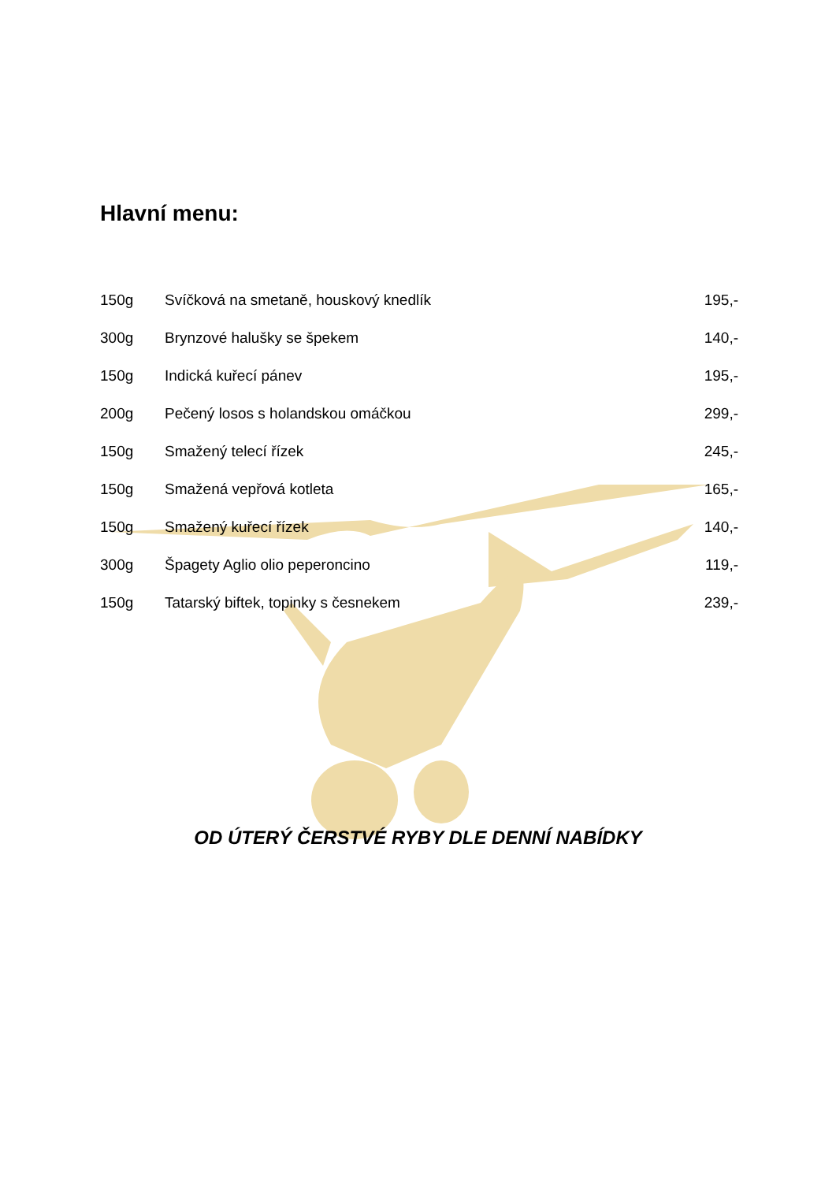Hlavní menu:
| 150g | Svíčková na smetaně, houskový knedlík | 195,- |
| 300g | Brynzové halušky se špekem | 140,- |
| 150g | Indická kuřecí pánev | 195,- |
| 200g | Pečený losos s holandskou omáčkou | 299,- |
| 150g | Smažený telecí řízek | 245,- |
| 150g | Smažená vepřová kotleta | 165,- |
| 150g | Smažený kuřecí řízek | 140,- |
| 300g | Špagety Aglio olio peperoncino | 119,- |
| 150g | Tatarský biftek, topinky s česnekem | 239,- |
OD ÚTERÝ ČERSTVÉ RYBY DLE DENNÍ NABÍDKY